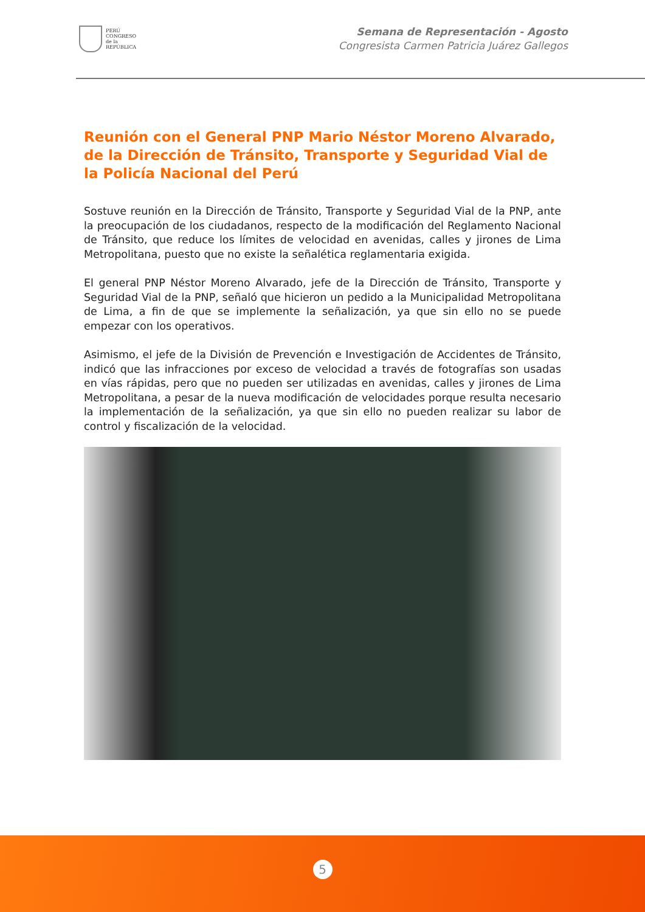PERÚ
CONGRESO
de la
REPÚBLICA
Semana de Representación - Agosto
Congresista Carmen Patricia Juárez Gallegos
Reunión con el General PNP Mario Néstor Moreno Alvarado, de la Dirección de Tránsito, Transporte y Seguridad Vial de la Policía Nacional del Perú
Sostuve reunión en la Dirección de Tránsito, Transporte y Seguridad Vial de la PNP, ante la preocupación de los ciudadanos, respecto de la modificación del Reglamento Nacional de Tránsito, que reduce los límites de velocidad en avenidas, calles y jirones de Lima Metropolitana, puesto que no existe la señalética reglamentaria exigida.
El general PNP Néstor Moreno Alvarado, jefe de la Dirección de Tránsito, Transporte y Seguridad Vial de la PNP, señaló que hicieron un pedido a la Municipalidad Metropolitana de Lima, a fin de que se implemente la señalización, ya que sin ello no se puede empezar con los operativos.
Asimismo, el jefe de la División de Prevención e Investigación de Accidentes de Tránsito, indicó que las infracciones por exceso de velocidad a través de fotografías son usadas en vías rápidas, pero que no pueden ser utilizadas en avenidas, calles y jirones de Lima Metropolitana, a pesar de la nueva modificación de velocidades porque resulta necesario la implementación de la señalización, ya que sin ello no pueden realizar su labor de control y fiscalización de la velocidad.
5